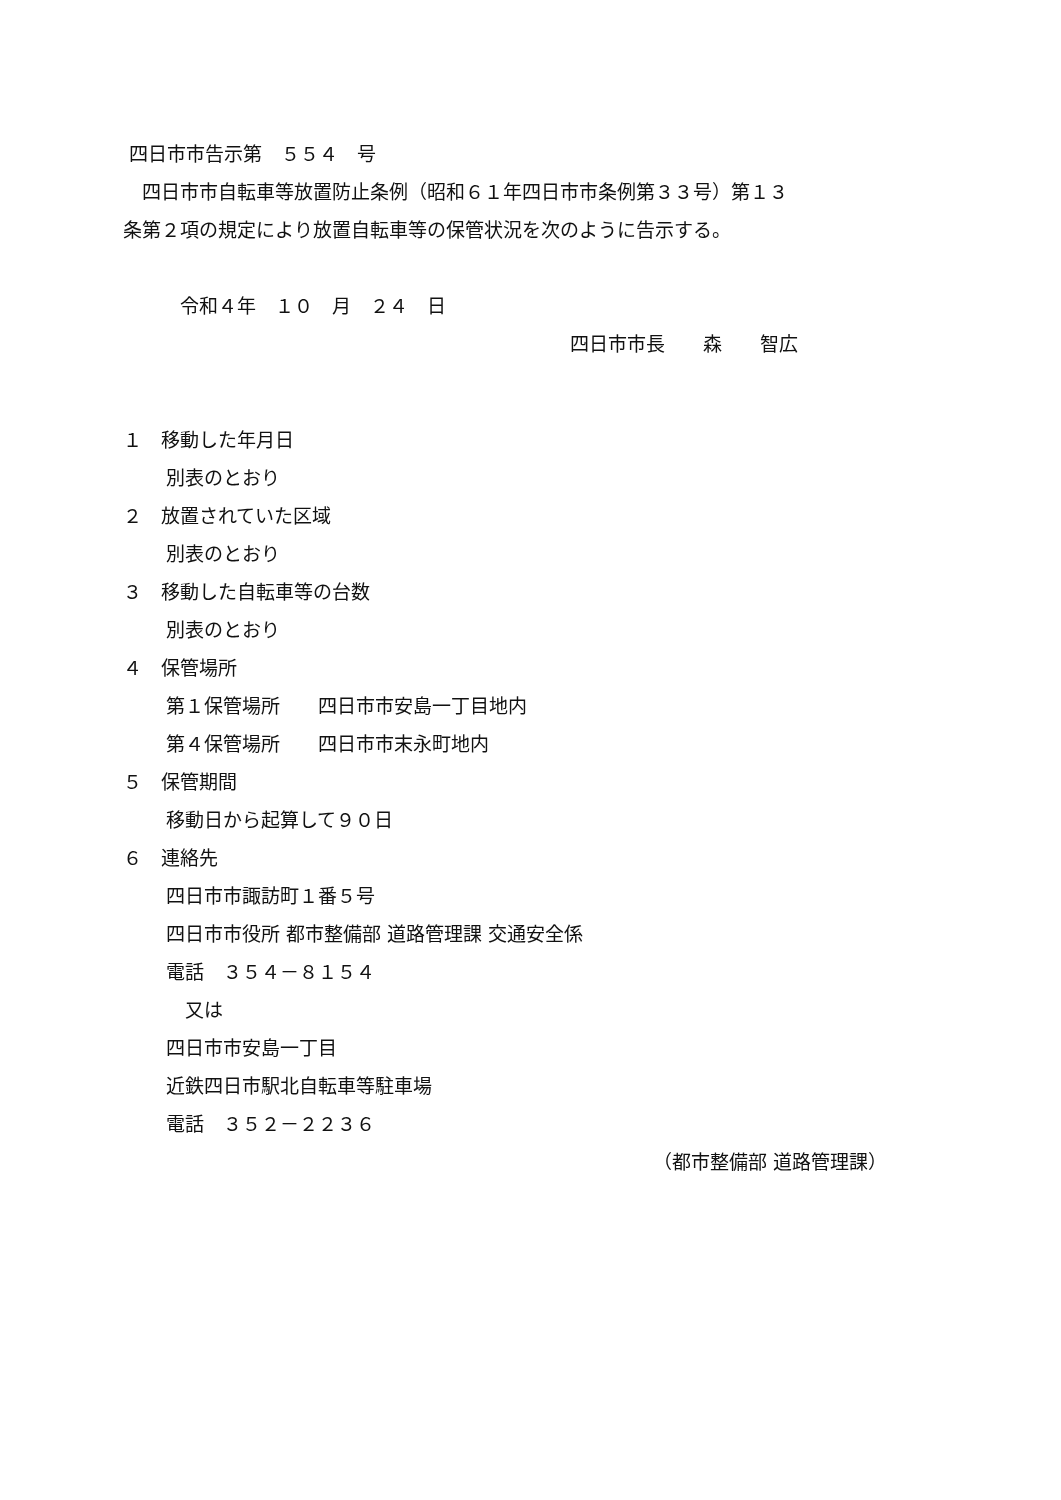四日市市告示第　５５４　号
　四日市市自転車等放置防止条例（昭和６１年四日市市条例第３３号）第１３
条第２項の規定により放置自転車等の保管状況を次のように告示する。
　　　令和４年　１０　月　２４　日
四日市市長　　森　　智広
１　移動した年月日
別表のとおり
２　放置されていた区域
別表のとおり
３　移動した自転車等の台数
別表のとおり
４　保管場所
第１保管場所　　四日市市安島一丁目地内
第４保管場所　　四日市市末永町地内
５　保管期間
移動日から起算して９０日
６　連絡先
四日市市諏訪町１番５号
四日市市役所 都市整備部 道路管理課 交通安全係
電話　３５４－８１５４
　又は
四日市市安島一丁目
近鉄四日市駅北自転車等駐車場
電話　３５２－２２３６
（都市整備部 道路管理課）